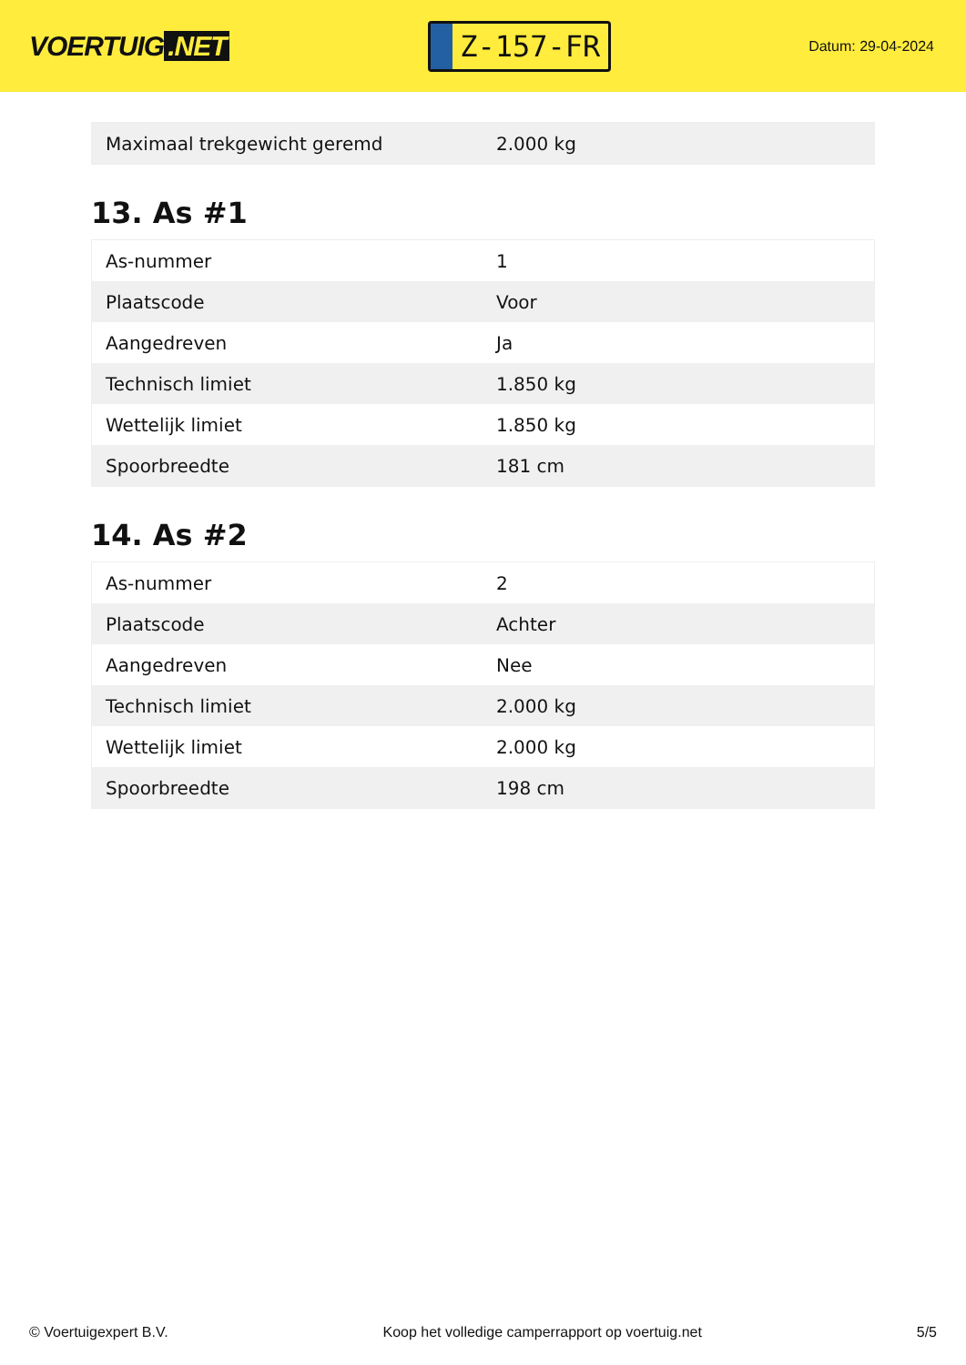VOERTUIG.NET
Z-157-FR
Datum: 29-04-2024
| Maximaal trekgewicht geremd | 2.000 kg |
13. As #1
| As-nummer | 1 |
| Plaatscode | Voor |
| Aangedreven | Ja |
| Technisch limiet | 1.850 kg |
| Wettelijk limiet | 1.850 kg |
| Spoorbreedte | 181 cm |
14. As #2
| As-nummer | 2 |
| Plaatscode | Achter |
| Aangedreven | Nee |
| Technisch limiet | 2.000 kg |
| Wettelijk limiet | 2.000 kg |
| Spoorbreedte | 198 cm |
© Voertuigexpert B.V. Koop het volledige camperrapport op voertuig.net 5/5